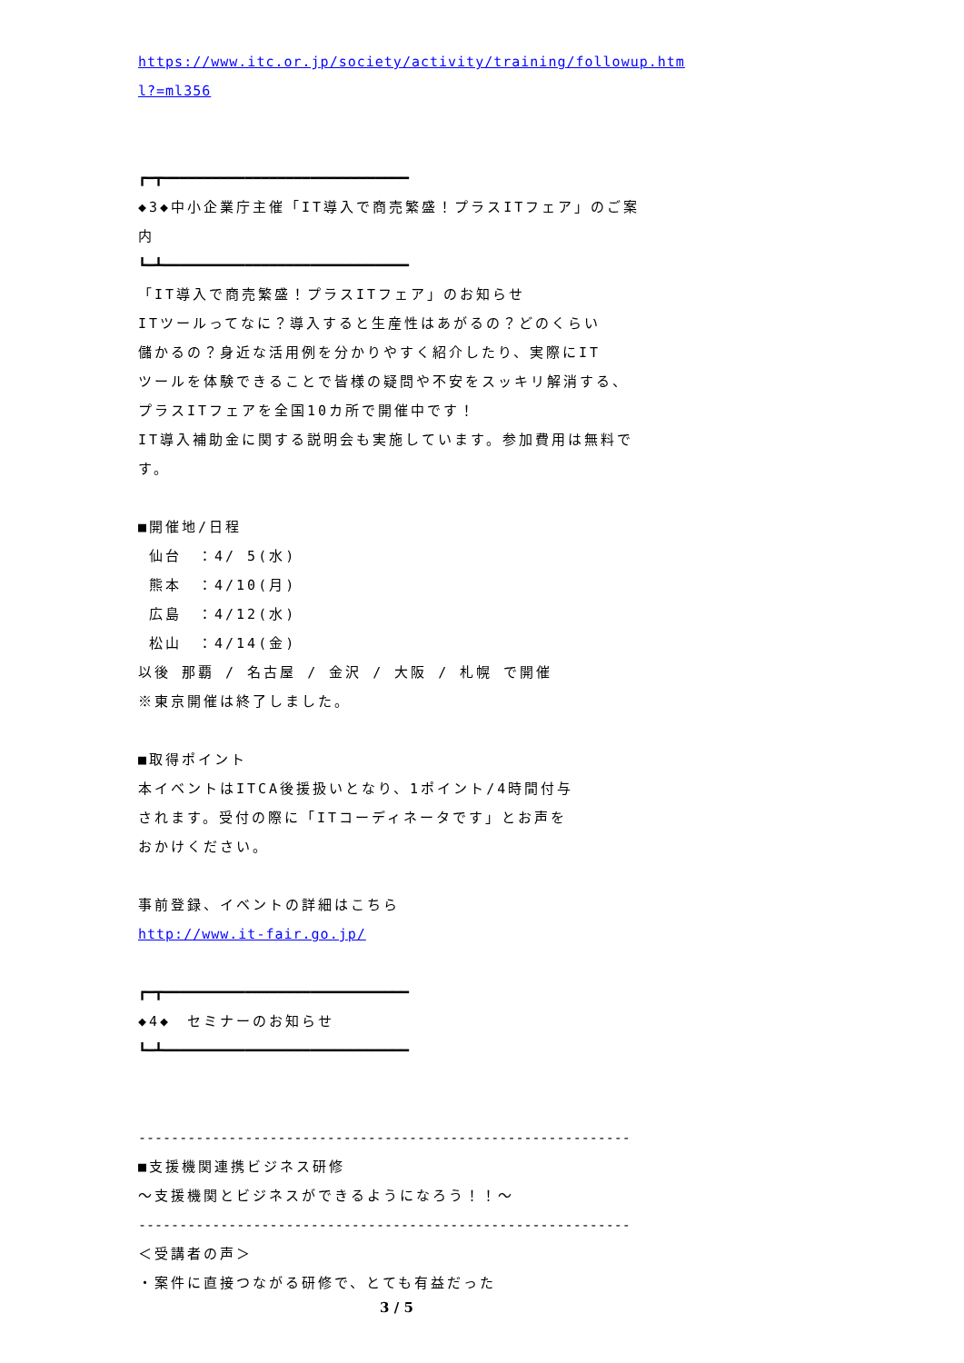https://www.itc.or.jp/society/activity/training/followup.htm
l?=ml356
┏━┳━━━━━━━━━━━━━━━━━━━━━━━━━━━━━━
◆3◆中小企業庁主催「IT導入で商売繁盛！プラスITフェア」のご案内
┗━┻━━━━━━━━━━━━━━━━━━━━━━━━━━━━━━
「IT導入で商売繁盛！プラスITフェア」のお知らせ
ITツールってなに？導入すると生産性はあがるの？どのくらい
儲かるの？身近な活用例を分かりやすく紹介したり、実際にIT
ツールを体験できることで皆様の疑問や不安をスッキリ解消する、
プラスITフェアを全国10カ所で開催中です！
IT導入補助金に関する説明会も実施しています。参加費用は無料です。
■開催地/日程
仙台　：4/ 5(水)
熊本　：4/10(月)
広島　：4/12(水)
松山　：4/14(金)
以後 那覇 / 名古屋 / 金沢 / 大阪 / 札幌 で開催
※東京開催は終了しました。
■取得ポイント
本イベントはITCA後援扱いとなり、1ポイント/4時間付与
されます。受付の際に「ITコーディネータです」とお声を
おかけください。
事前登録、イベントの詳細はこちら
http://www.it-fair.go.jp/
┏━┳━━━━━━━━━━━━━━━━━━━━━━━━━━━━━━
◆4◆　セミナーのお知らせ
┗━┻━━━━━━━━━━━━━━━━━━━━━━━━━━━━━━
------------------------------------------------------------
■支援機関連携ビジネス研修
～支援機関とビジネスができるようになろう！！～
------------------------------------------------------------
＜受講者の声＞
・案件に直接つながる研修で、とても有益だった
3 / 5